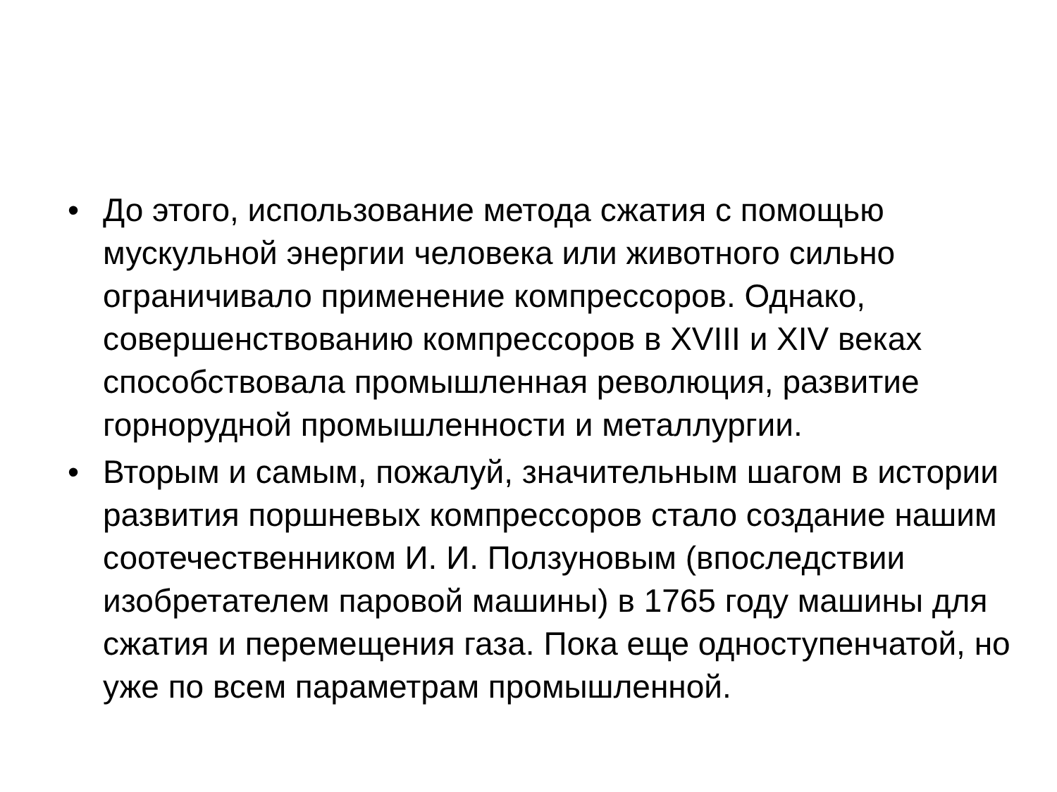• До этого, использование метода сжатия с помощью мускульной энергии человека или животного сильно ограничивало применение компрессоров. Однако, совершенствованию компрессоров в XVIII и XIV веках способствовала промышленная революция, развитие горнорудной промышленности и металлургии.
• Вторым и самым, пожалуй, значительным шагом в истории развития поршневых компрессоров стало создание нашим соотечественником И. И. Ползуновым (впоследствии изобретателем паровой машины) в 1765 году машины для сжатия и перемещения газа. Пока еще одноступенчатой, но уже по всем параметрам промышленной.